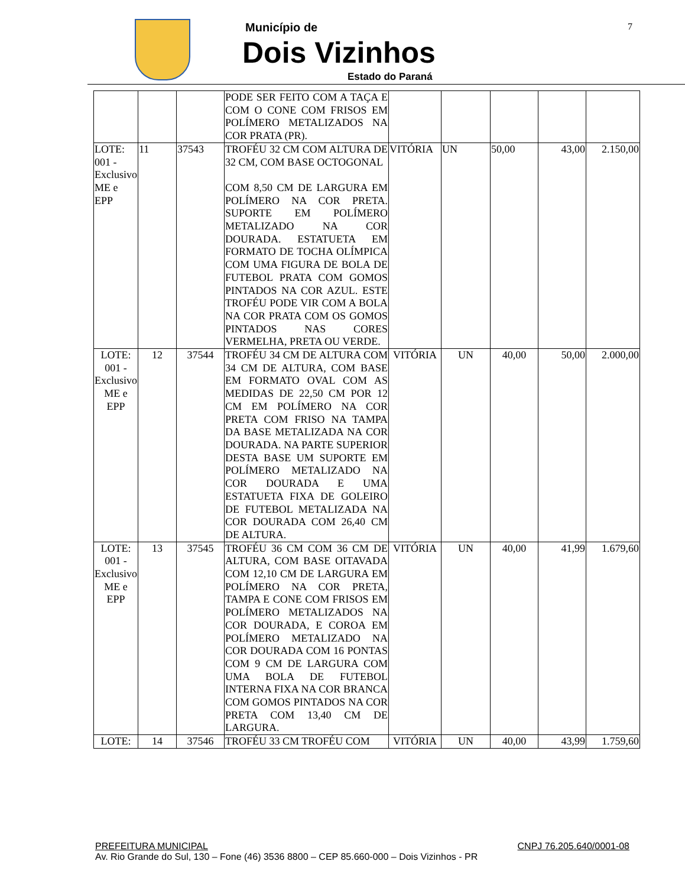Município de
Dois Vizinhos
Estado do Paraná
7
| | | | PODE SER FEITO COM A TAÇA E COM O CONE COM FRISOS EM POLÍMERO METALIZADOS NA COR PRATA (PR). | | | | | |
| LOTE: 001 - Exclusivo ME e EPP | 11 | 37543 | TROFÉU 32 CM COM ALTURA DE 32 CM, COM BASE OCTOGONAL COM 8,50 CM DE LARGURA EM POLÍMERO NA COR PRETA. SUPORTE EM POLÍMERO METALIZADO NA COR DOURADA. ESTATUETA EM FORMATO DE TOCHA OLÍMPICA COM UMA FIGURA DE BOLA DE FUTEBOL PRATA COM GOMOS PINTADOS NA COR AZUL. ESTE TROFÉU PODE VIR COM A BOLA NA COR PRATA COM OS GOMOS PINTADOS NAS CORES VERMELHA, PRETA OU VERDE. | VITÓRIA | UN | 50,00 | 43,00 | 2.150,00 |
| LOTE: 001 - Exclusivo ME e EPP | 12 | 37544 | TROFÉU 34 CM DE ALTURA COM 34 CM DE ALTURA, COM BASE EM FORMATO OVAL COM AS MEDIDAS DE 22,50 CM POR 12 CM EM POLÍMERO NA COR PRETA COM FRISO NA TAMPA DA BASE METALIZADA NA COR DOURADA. NA PARTE SUPERIOR DESTA BASE UM SUPORTE EM POLÍMERO METALIZADO NA COR DOURADA E UMA ESTATUETA FIXA DE GOLEIRO DE FUTEBOL METALIZADA NA COR DOURADA COM 26,40 CM DE ALTURA. | VITÓRIA | UN | 40,00 | 50,00 | 2.000,00 |
| LOTE: 001 - Exclusivo ME e EPP | 13 | 37545 | TROFÉU 36 CM COM 36 CM DE ALTURA, COM BASE OITAVADA COM 12,10 CM DE LARGURA EM POLÍMERO NA COR PRETA, TAMPA E CONE COM FRISOS EM POLÍMERO METALIZADOS NA COR DOURADA, E COROA EM POLÍMERO METALIZADO NA COR DOURADA COM 16 PONTAS COM 9 CM DE LARGURA COM UMA BOLA DE FUTEBOL INTERNA FIXA NA COR BRANCA COM GOMOS PINTADOS NA COR PRETA COM 13,40 CM DE LARGURA. | VITÓRIA | UN | 40,00 | 41,99 | 1.679,60 |
| LOTE: | 14 | 37546 | TROFÉU 33 CM TROFÉU COM | VITÓRIA | UN | 40,00 | 43,99 | 1.759,60 |
PREFEITURA MUNICIPAL CNPJ 76.205.640/0001-08
Av. Rio Grande do Sul, 130 – Fone (46) 3536 8800 – CEP 85.660-000 – Dois Vizinhos - PR